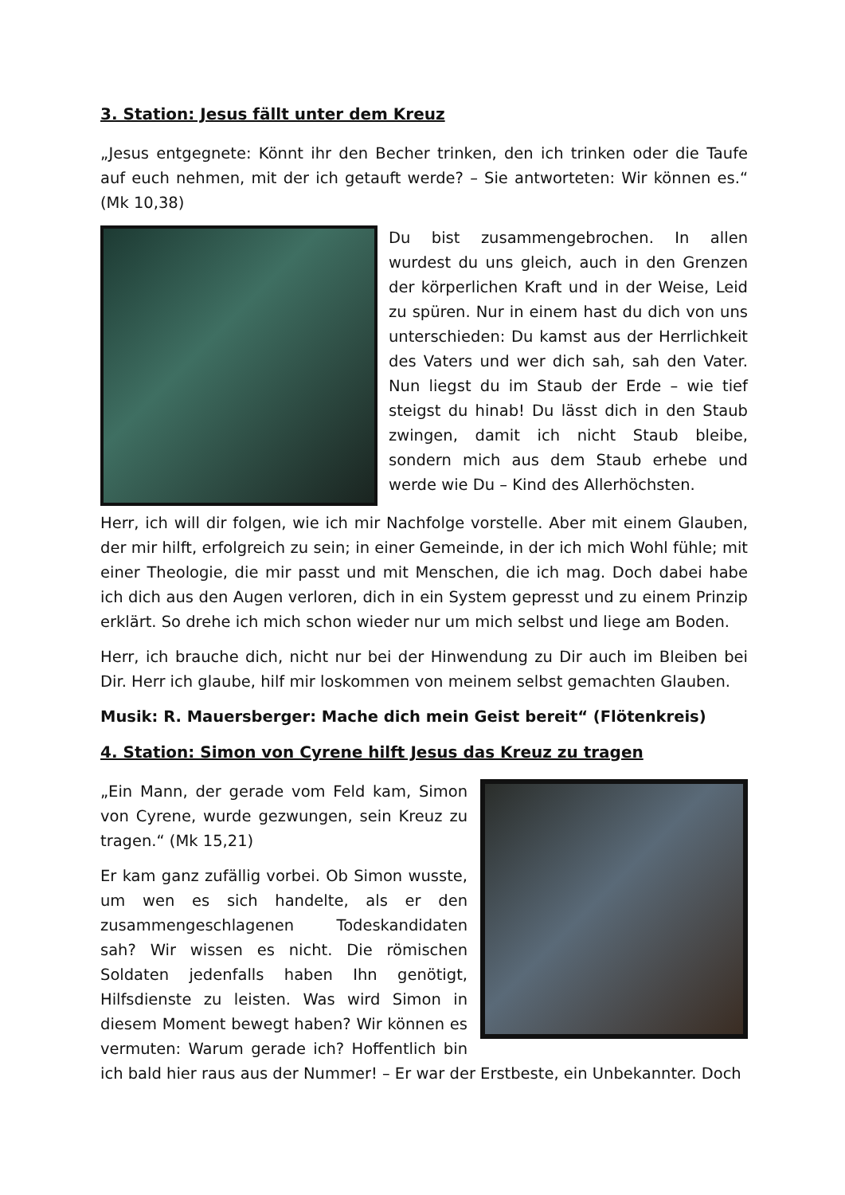3. Station: Jesus fällt unter dem Kreuz
„Jesus entgegnete: Könnt ihr den Becher trinken, den ich trinken oder die Taufe auf euch nehmen, mit der ich getauft werde? – Sie antworteten: Wir können es.“ (Mk 10,38)
Du bist zusammengebrochen. In allen wurdest du uns gleich, auch in den Grenzen der körperlichen Kraft und in der Weise, Leid zu spüren. Nur in einem hast du dich von uns unterschieden: Du kamst aus der Herrlichkeit des Vaters und wer dich sah, sah den Vater. Nun liegst du im Staub der Erde – wie tief steigst du hinab! Du lässt dich in den Staub zwingen, damit ich nicht Staub bleibe, sondern mich aus dem Staub erhebe und werde wie Du – Kind des Allerhöchsten.
Herr, ich will dir folgen, wie ich mir Nachfolge vorstelle. Aber mit einem Glauben, der mir hilft, erfolgreich zu sein; in einer Gemeinde, in der ich mich Wohl fühle; mit einer Theologie, die mir passt und mit Menschen, die ich mag. Doch dabei habe ich dich aus den Augen verloren, dich in ein System gepresst und zu einem Prinzip erklärt. So drehe ich mich schon wieder nur um mich selbst und liege am Boden.
Herr, ich brauche dich, nicht nur bei der Hinwendung zu Dir auch im Bleiben bei Dir. Herr ich glaube, hilf mir loskommen von meinem selbst gemachten Glauben.
Musik: R. Mauersberger: Mache dich mein Geist bereit“ (Flötenkreis)
4. Station: Simon von Cyrene hilft Jesus das Kreuz zu tragen
„Ein Mann, der gerade vom Feld kam, Simon von Cyrene, wurde gezwungen, sein Kreuz zu tragen.“ (Mk 15,21)
Er kam ganz zufällig vorbei. Ob Simon wusste, um wen es sich handelte, als er den zusammengeschlagenen Todeskandidaten sah? Wir wissen es nicht. Die römischen Soldaten jedenfalls haben Ihn genötigt, Hilfsdienste zu leisten. Was wird Simon in diesem Moment bewegt haben? Wir können es vermuten: Warum gerade ich? Hoffentlich bin ich bald hier raus aus der Nummer! – Er war der Erstbeste, ein Unbekannter. Doch